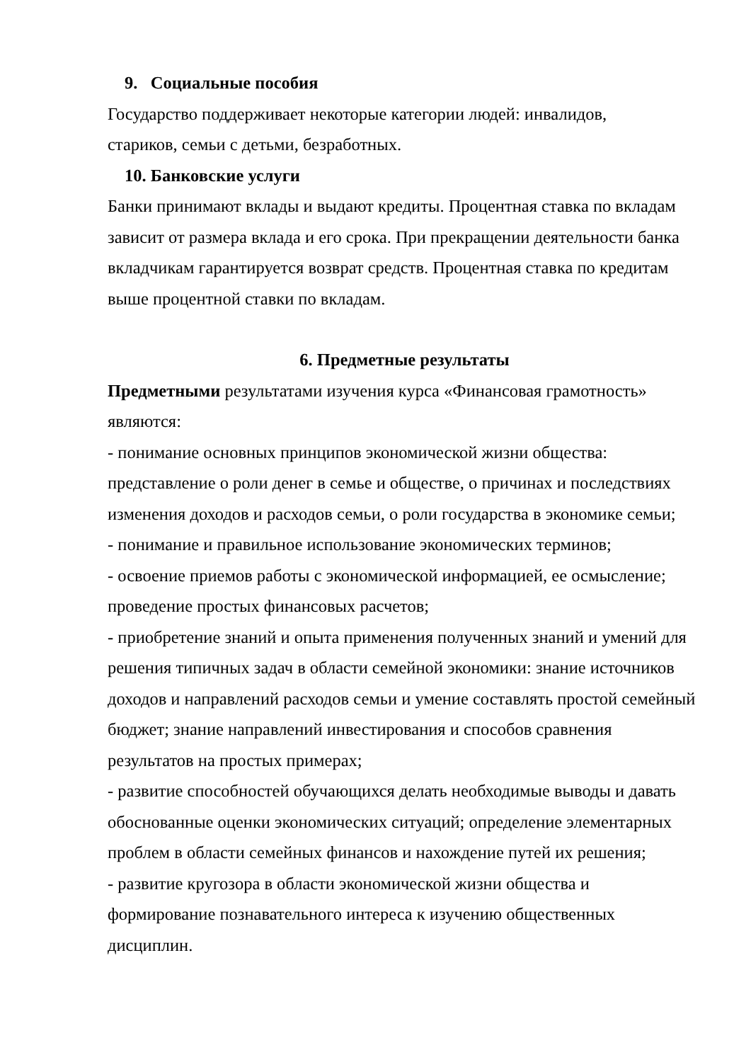9. Социальные пособия
Государство поддерживает некоторые категории людей: инвалидов,
стариков, семьи с детьми, безработных.
10. Банковские услуги
Банки принимают вклады и выдают кредиты. Процентная ставка по вкладам зависит от размера вклада и его срока. При прекращении деятельности банка вкладчикам гарантируется возврат средств. Процентная ставка по кредитам выше процентной ставки по вкладам.
6. Предметные результаты
Предметными результатами изучения курса «Финансовая грамотность»
являются:
- понимание основных принципов экономической жизни общества: представление о роли денег в семье и обществе, о причинах и последствиях изменения доходов и расходов семьи, о роли государства в экономике семьи;
- понимание и правильное использование экономических терминов;
- освоение приемов работы с экономической информацией, ее осмысление; проведение простых финансовых расчетов;
- приобретение знаний и опыта применения полученных знаний и умений для решения типичных задач в области семейной экономики: знание источников доходов и направлений расходов семьи и умение составлять простой семейный бюджет; знание направлений инвестирования и способов сравнения результатов на простых примерах;
- развитие способностей обучающихся делать необходимые выводы и давать обоснованные оценки экономических ситуаций; определение элементарных проблем в области семейных финансов и нахождение путей их решения;
- развитие кругозора в области экономической жизни общества и формирование познавательного интереса к изучению общественных дисциплин.